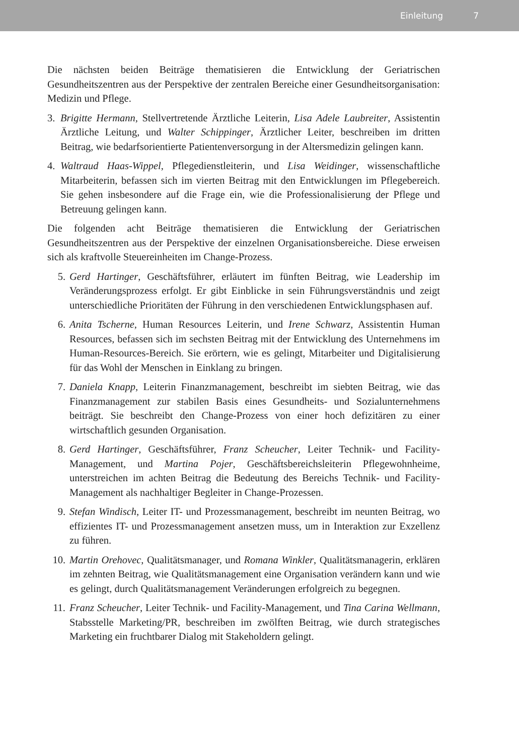Einleitung 7
Die nächsten beiden Beiträge thematisieren die Entwicklung der Geriatrischen Gesundheitszentren aus der Perspektive der zentralen Bereiche einer Gesundheitsorganisation: Medizin und Pflege.
3. Brigitte Hermann, Stellvertretende Ärztliche Leiterin, Lisa Adele Laubreiter, Assistentin Ärztliche Leitung, und Walter Schippinger, Ärztlicher Leiter, beschreiben im dritten Beitrag, wie bedarfsorientierte Patientenversorgung in der Altersmedizin gelingen kann.
4. Waltraud Haas-Wippel, Pflegedienstleiterin, und Lisa Weidinger, wissenschaftliche Mitarbeiterin, befassen sich im vierten Beitrag mit den Entwicklungen im Pflegebereich. Sie gehen insbesondere auf die Frage ein, wie die Professionalisierung der Pflege und Betreuung gelingen kann.
Die folgenden acht Beiträge thematisieren die Entwicklung der Geriatrischen Gesundheitszentren aus der Perspektive der einzelnen Organisationsbereiche. Diese erweisen sich als kraftvolle Steuereinheiten im Change-Prozess.
5. Gerd Hartinger, Geschäftsführer, erläutert im fünften Beitrag, wie Leadership im Veränderungsprozess erfolgt. Er gibt Einblicke in sein Führungsverständnis und zeigt unterschiedliche Prioritäten der Führung in den verschiedenen Entwicklungsphasen auf.
6. Anita Tscherne, Human Resources Leiterin, und Irene Schwarz, Assistentin Human Resources, befassen sich im sechsten Beitrag mit der Entwicklung des Unternehmens im Human-Resources-Bereich. Sie erörtern, wie es gelingt, Mitarbeiter und Digitalisierung für das Wohl der Menschen in Einklang zu bringen.
7. Daniela Knapp, Leiterin Finanzmanagement, beschreibt im siebten Beitrag, wie das Finanzmanagement zur stabilen Basis eines Gesundheits- und Sozialunternehmens beiträgt. Sie beschreibt den Change-Prozess von einer hoch defizitären zu einer wirtschaftlich gesunden Organisation.
8. Gerd Hartinger, Geschäftsführer, Franz Scheucher, Leiter Technik- und Facility-Management, und Martina Pojer, Geschäftsbereichsleiterin Pflegewohnheime, unterstreichen im achten Beitrag die Bedeutung des Bereichs Technik- und Facility-Management als nachhaltiger Begleiter in Change-Prozessen.
9. Stefan Windisch, Leiter IT- und Prozessmanagement, beschreibt im neunten Beitrag, wo effizientes IT- und Prozessmanagement ansetzen muss, um in Interaktion zur Exzellenz zu führen.
10.
Martin Orehovec, Qualitätsmanager, und Romana Winkler, Qualitätsmanagerin, erklären im zehnten Beitrag, wie Qualitätsmanagement eine Organisation verändern kann und wie es gelingt, durch Qualitätsmanagement Veränderungen erfolgreich zu begegnen.
11.
Franz Scheucher, Leiter Technik- und Facility-Management, und Tina Carina Wellmann, Stabsstelle Marketing/PR, beschreiben im zwölften Beitrag, wie durch strategisches Marketing ein fruchtbarer Dialog mit Stakeholdern gelingt.